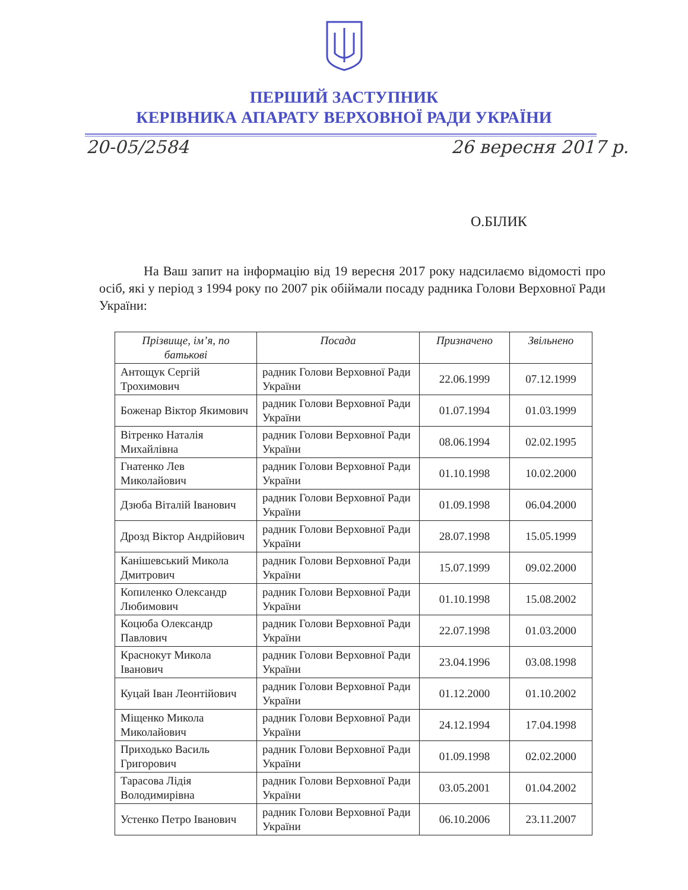ПЕРШИЙ ЗАСТУПНИК
КЕРІВНИКА АПАРАТУ ВЕРХОВНОЇ РАДИ УКРАЇНИ
20-05/2584 26 вересня 2017 р.
О.БІЛИК
На Ваш запит на інформацію від 19 вересня 2017 року надсилаємо відомості про осіб, які у період з 1994 року по 2007 рік обіймали посаду радника Голови Верховної Ради України:
| Прізвище, ім’я, по батькові | Посада | Призначено | Звільнено |
| --- | --- | --- | --- |
| Антощук Сергій Трохимович | радник Голови Верховної Ради України | 22.06.1999 | 07.12.1999 |
| Боженар Віктор Якимович | радник Голови Верховної Ради України | 01.07.1994 | 01.03.1999 |
| Вітренко Наталія Михайлівна | радник Голови Верховної Ради України | 08.06.1994 | 02.02.1995 |
| Гнатенко Лев Миколайович | радник Голови Верховної Ради України | 01.10.1998 | 10.02.2000 |
| Дзюба Віталій Іванович | радник Голови Верховної Ради України | 01.09.1998 | 06.04.2000 |
| Дрозд Віктор Андрійович | радник Голови Верховної Ради України | 28.07.1998 | 15.05.1999 |
| Канішевський Микола Дмитрович | радник Голови Верховної Ради України | 15.07.1999 | 09.02.2000 |
| Копиленко Олександр Любимович | радник Голови Верховної Ради України | 01.10.1998 | 15.08.2002 |
| Коцюба Олександр Павлович | радник Голови Верховної Ради України | 22.07.1998 | 01.03.2000 |
| Краснокут Микола Іванович | радник Голови Верховної Ради України | 23.04.1996 | 03.08.1998 |
| Куцай Іван Леонтійович | радник Голови Верховної Ради України | 01.12.2000 | 01.10.2002 |
| Міщенко Микола Миколайович | радник Голови Верховної Ради України | 24.12.1994 | 17.04.1998 |
| Приходько Василь Григорович | радник Голови Верховної Ради України | 01.09.1998 | 02.02.2000 |
| Тарасова Лідія Володимирівна | радник Голови Верховної Ради України | 03.05.2001 | 01.04.2002 |
| Устенко Петро Іванович | радник Голови Верховної Ради України | 06.10.2006 | 23.11.2007 |